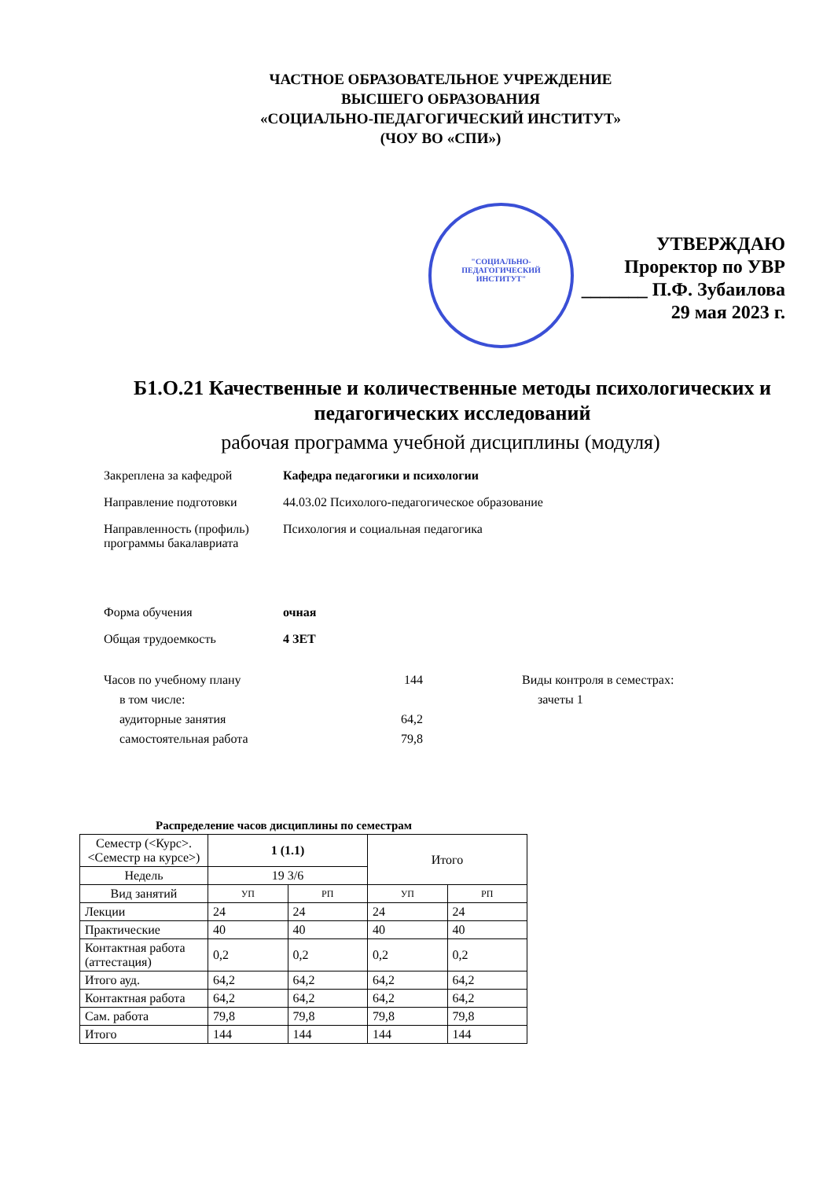ЧАСТНОЕ ОБРАЗОВАТЕЛЬНОЕ УЧРЕЖДЕНИЕ
ВЫСШЕГО ОБРАЗОВАНИЯ
«СОЦИАЛЬНО-ПЕДАГОГИЧЕСКИЙ ИНСТИТУТ»
(ЧОУ ВО «СПИ»)
"СОЦИАЛЬНО-
ПЕДАГОГИЧЕСКИЙ
ИНСТИТУТ"
УТВЕРЖДАЮ
Проректор по УВР
_______ П.Ф. Зубаилова
29 мая 2023 г.
Б1.О.21 Качественные и количественные методы психологических и педагогических исследований
рабочая программа учебной дисциплины (модуля)
Закреплена за кафедрой Кафедра педагогики и психологии
Направление подготовки 44.03.02 Психолого-педагогическое образование
Направленность (профиль) программы бакалавриата
Психология и социальная педагогика
Форма обучения очная
Общая трудоемкость 4 ЗЕТ
Часов по учебному плану
в том числе:
аудиторные занятия
самостоятельная работа
144
64,2
79,8
Виды контроля в семестрах:
зачеты 1
Распределение часов дисциплины по семестрам
| Семестр (<Курс>.<Семестр на курсе>) | 1 (1.1) | | Итого | |
| --- | --- | --- | --- | --- |
| Недель | 19 3/6 | | | |
| Вид занятий | УП | РП | УП | РП |
| Лекции | 24 | 24 | 24 | 24 |
| Практические | 40 | 40 | 40 | 40 |
| Контактная работа (аттестация) | 0,2 | 0,2 | 0,2 | 0,2 |
| Итого ауд. | 64,2 | 64,2 | 64,2 | 64,2 |
| Контактная работа | 64,2 | 64,2 | 64,2 | 64,2 |
| Сам. работа | 79,8 | 79,8 | 79,8 | 79,8 |
| Итого | 144 | 144 | 144 | 144 |